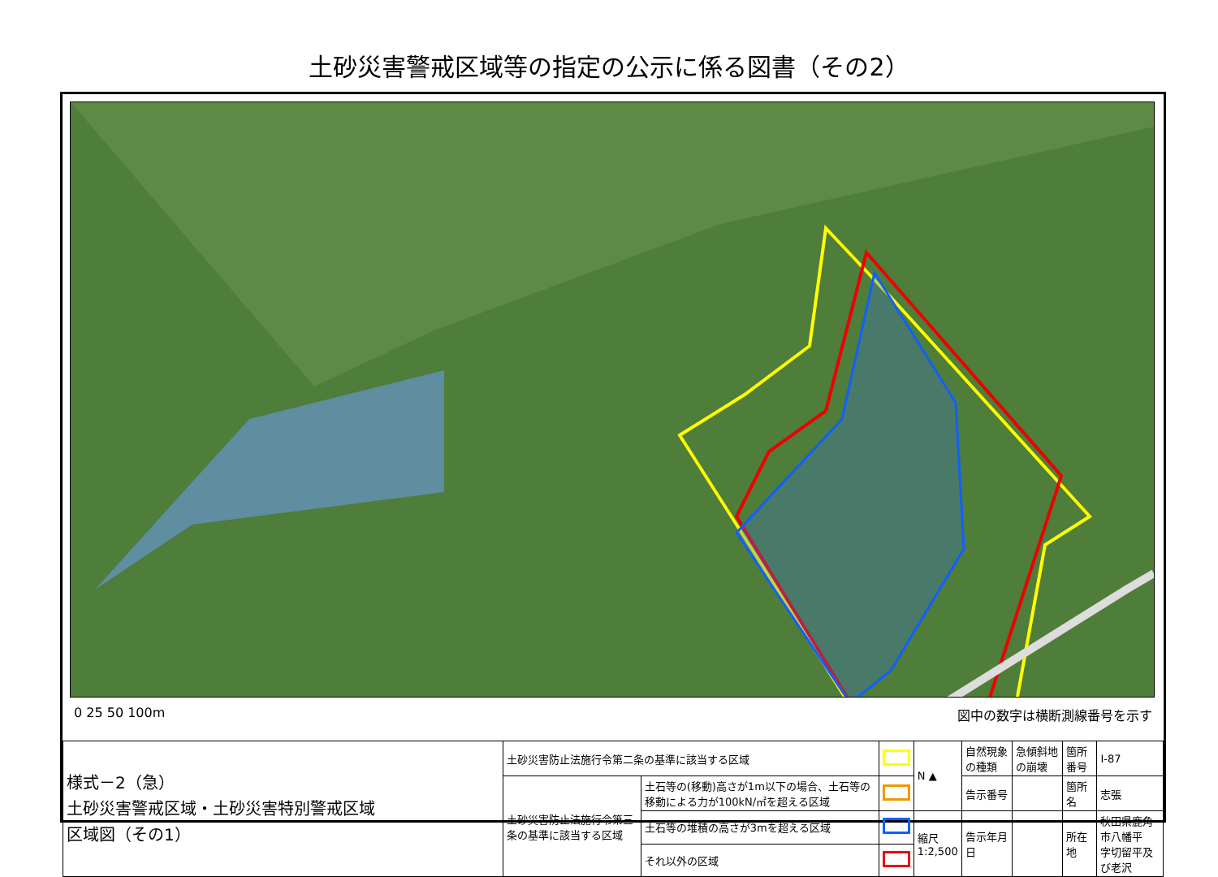土砂災害警戒区域等の指定の公示に係る図書（その2）
0 25 50 100m 図中の数字は横断測線番号を示す
| 様式－2（急） 土砂災害警戒区域・土砂災害特別警戒区域 区域図（その1） | 土砂災害防止法施行令第二条の基準に該当する区域 | | | N ▲ | 自然現象の種類 | 急傾斜地の崩壊 | 箇所番号 | Ⅰ-87 |
| | 土砂災害防止法施行令第三条の基準に該当する区域 | 土石等の(移動)高さが1m以下の場合、土石等の移動による力が100kN/㎡を超える区域 | | | 告示番号 | | 箇所名 | 志張 |
| | | 土石等の堆積の高さが3mを超える区域 | | 縮尺 1:2,500 | 告示年月日 | | 所在地 | 秋田県鹿角市八幡平 字切留平及び老沢 |
| | | それ以外の区域 | | | | | | |